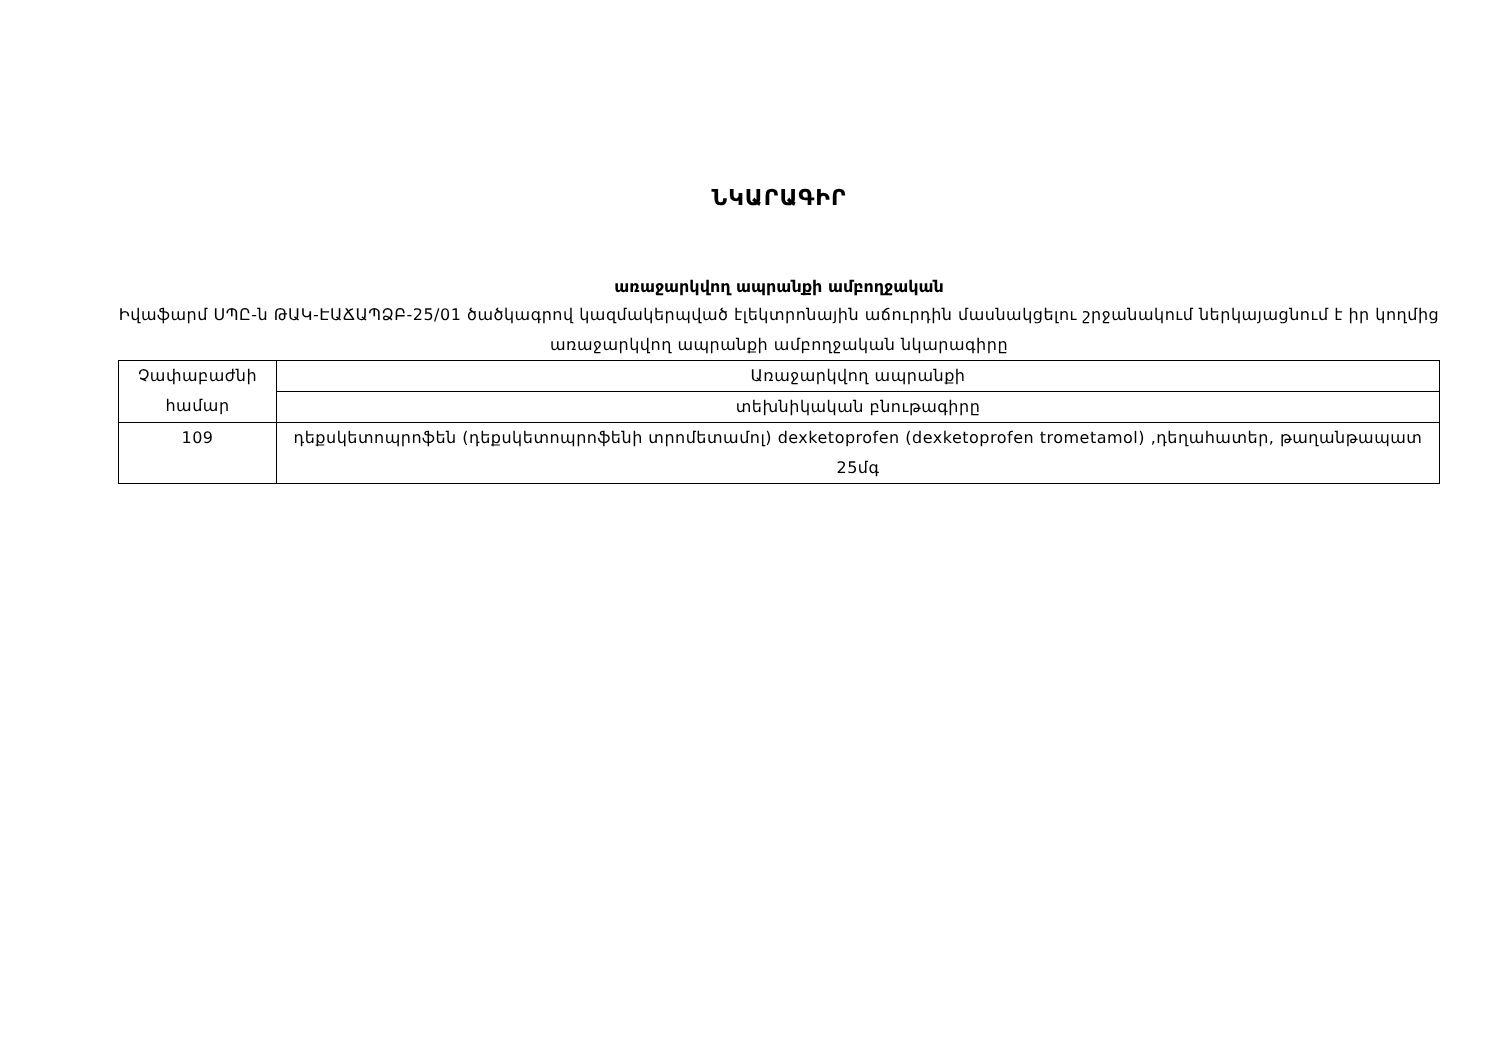ՆԿԱՐԱԳԻՐ
առաջարկվող ապրանքի ամբողջական
Իվաֆարմ ՍՊԸ-ն ԹԱԿ-ԷԱՃԱՊՁԲ-25/01 ծածկագրով կազմակերպված էլեկտրոնային աճուրդին մասնակցելու շրջանակում ներկայացնում է իր կողմից առաջարկվող ապրանքի ամբողջական նկարագիրը
| Չափաբաժնի համար | Առաջարկվող ապրանքի |
| | տեխնիկական բնութագիրը |
| 109 | դեքսկետոպրոֆեն (դեքսկետոպրոֆենի տրոմետամոլ) dexketoprofen (dexketoprofen trometamol) ,դեղահատեր, թաղանթապատ 25մգ |